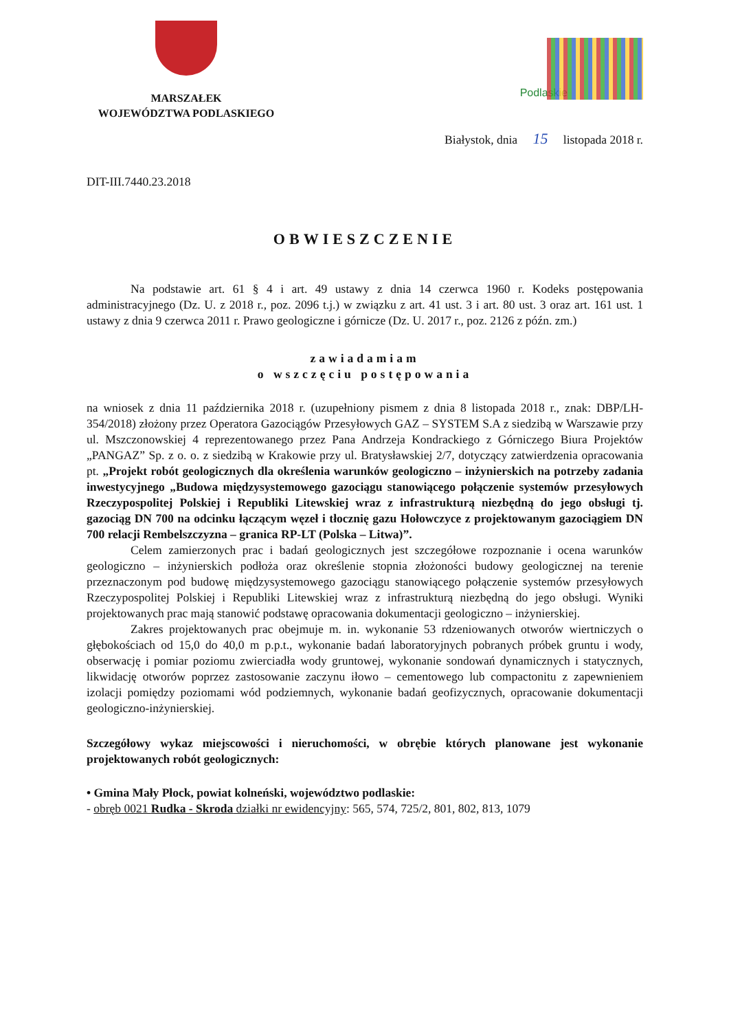MARSZAŁEK
WOJEWÓDZTWA PODLASKIEGO
Podlaskie
Białystok, dnia 15 listopada 2018 r.
DIT-III.7440.23.2018
OBWIESZCZENIE
Na podstawie art. 61 § 4 i art. 49 ustawy z dnia 14 czerwca 1960 r. Kodeks postępowania administracyjnego (Dz. U. z 2018 r., poz. 2096 t.j.) w związku z art. 41 ust. 3 i art. 80 ust. 3 oraz art. 161 ust. 1 ustawy z dnia 9 czerwca 2011 r. Prawo geologiczne i górnicze (Dz. U. 2017 r., poz. 2126 z późn. zm.)
zawiadamiam
o wszczęciu postępowania
na wniosek z dnia 11 października 2018 r. (uzupełniony pismem z dnia 8 listopada 2018 r., znak: DBP/LH-354/2018) złożony przez Operatora Gazociągów Przesyłowych GAZ – SYSTEM S.A z siedzibą w Warszawie przy ul. Mszczonowskiej 4 reprezentowanego przez Pana Andrzeja Kondrackiego z Górniczego Biura Projektów „PANGAZ” Sp. z o. o. z siedzibą w Krakowie przy ul. Bratysławskiej 2/7, dotyczący zatwierdzenia opracowania pt. „Projekt robót geologicznych dla określenia warunków geologiczno – inżynierskich na potrzeby zadania inwestycyjnego „Budowa międzysystemowego gazociągu stanowiącego połączenie systemów przesyłowych Rzeczypospolitej Polskiej i Republiki Litewskiej wraz z infrastrukturą niezbędną do jego obsługi tj. gazociąg DN 700 na odcinku łączącym węzeł i tłocznię gazu Hołowczyce z projektowanym gazociągiem DN 700 relacji Rembelszczyzna – granica RP-LT (Polska – Litwa)”.
Celem zamierzonych prac i badań geologicznych jest szczegółowe rozpoznanie i ocena warunków geologiczno – inżynierskich podłoża oraz określenie stopnia złożoności budowy geologicznej na terenie przeznaczonym pod budowę międzysystemowego gazociągu stanowiącego połączenie systemów przesyłowych Rzeczypospolitej Polskiej i Republiki Litewskiej wraz z infrastrukturą niezbędną do jego obsługi. Wyniki projektowanych prac mają stanowić podstawę opracowania dokumentacji geologiczno – inżynierskiej.
Zakres projektowanych prac obejmuje m. in. wykonanie 53 rdzeniowanych otworów wiertniczych o głębokościach od 15,0 do 40,0 m p.p.t., wykonanie badań laboratoryjnych pobranych próbek gruntu i wody, obserwację i pomiar poziomu zwierciadła wody gruntowej, wykonanie sondowań dynamicznych i statycznych, likwidację otworów poprzez zastosowanie zaczynu iłowo – cementowego lub compactonitu z zapewnieniem izolacji pomiędzy poziomami wód podziemnych, wykonanie badań geofizycznych, opracowanie dokumentacji geologiczno-inżynierskiej.
Szczegółowy wykaz miejscowości i nieruchomości, w obrębie których planowane jest wykonanie projektowanych robót geologicznych:
• Gmina Mały Płock, powiat kolneński, województwo podlaskie:
- obręb 0021 Rudka - Skroda działki nr ewidencyjny: 565, 574, 725/2, 801, 802, 813, 1079